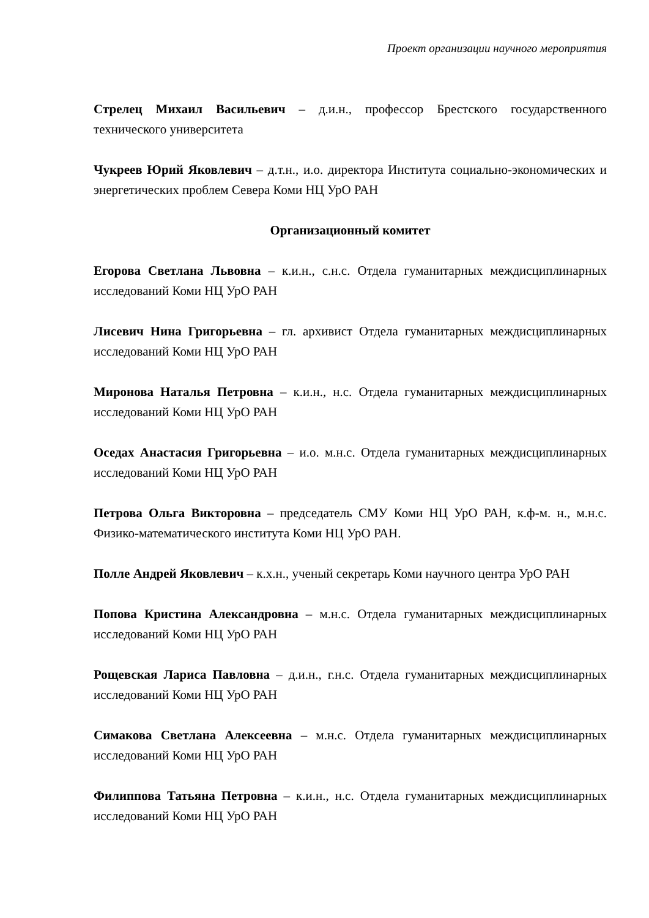Проект организации научного мероприятия
Стрелец Михаил Васильевич – д.и.н., профессор Брестского государственного технического университета
Чукреев Юрий Яковлевич – д.т.н., и.о. директора Института социально-экономических и энергетических проблем Севера Коми НЦ УрО РАН
Организационный комитет
Егорова Светлана Львовна – к.и.н., с.н.с. Отдела гуманитарных междисциплинарных исследований Коми НЦ УрО РАН
Лисевич Нина Григорьевна – гл. архивист Отдела гуманитарных междисциплинарных исследований Коми НЦ УрО РАН
Миронова Наталья Петровна – к.и.н., н.с. Отдела гуманитарных междисциплинарных исследований Коми НЦ УрО РАН
Оседах Анастасия Григорьевна – и.о. м.н.с. Отдела гуманитарных междисциплинарных исследований Коми НЦ УрО РАН
Петрова Ольга Викторовна – председатель СМУ Коми НЦ УрО РАН, к.ф-м. н., м.н.с. Физико-математического института Коми НЦ УрО РАН.
Полле Андрей Яковлевич – к.х.н., ученый секретарь Коми научного центра УрО РАН
Попова Кристина Александровна – м.н.с. Отдела гуманитарных междисциплинарных исследований Коми НЦ УрО РАН
Рощевская Лариса Павловна – д.и.н., г.н.с. Отдела гуманитарных междисциплинарных исследований Коми НЦ УрО РАН
Симакова Светлана Алексеевна – м.н.с. Отдела гуманитарных междисциплинарных исследований Коми НЦ УрО РАН
Филиппова Татьяна Петровна – к.и.н., н.с. Отдела гуманитарных междисциплинарных исследований Коми НЦ УрО РАН